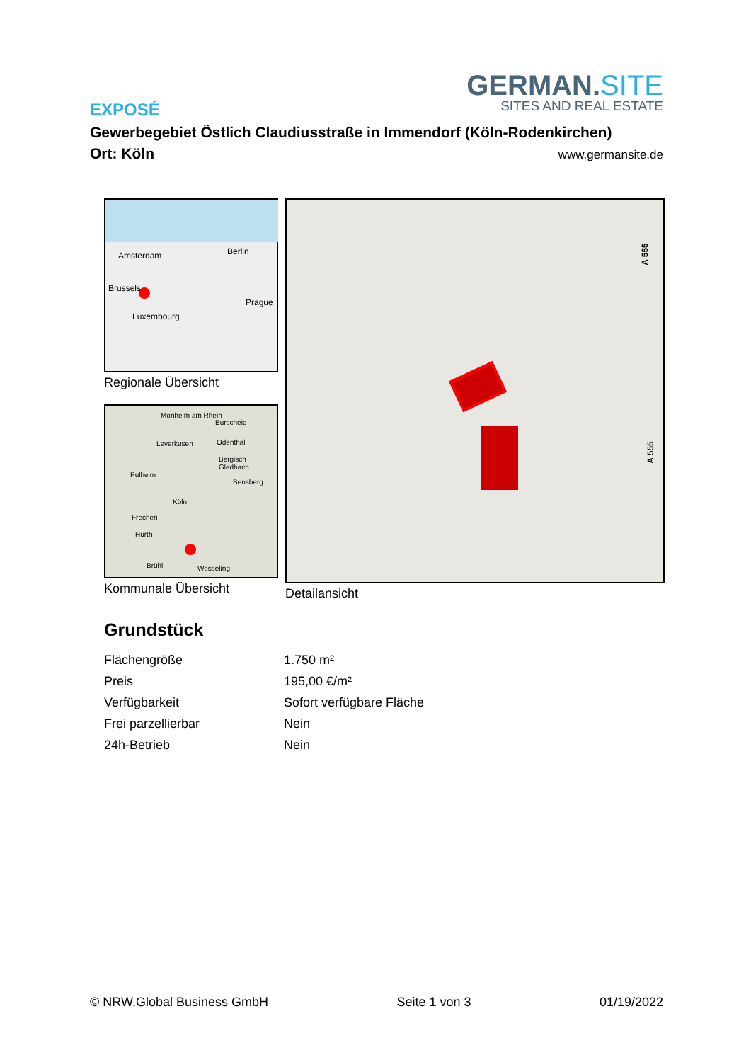GERMAN.SITE
SITES AND REAL ESTATE
EXPOSÉ
Gewerbegebiet Östlich Claudiusstraße in Immendorf (Köln-Rodenkirchen)
Ort: Köln www.germansite.de
Amsterdam Berlin
Brussels
Prague
Luxembourg
Regionale Übersicht
Monheim am Rhein
Burscheid
Leverkusen Odenthal
Bergisch Gladbach
Pulheim
Bensberg
Köln
Frechen
Hürth
Brühl Wesseling
Kommunale Übersicht
A 555
A 555
Detailansicht
Grundstück
| Flächengröße | 1.750 m² |
| Preis | 195,00 €/m² |
| Verfügbarkeit | Sofort verfügbare Fläche |
| Frei parzellierbar | Nein |
| 24h-Betrieb | Nein |
© NRW.Global Business GmbH Seite 1 von 3 01/19/2022